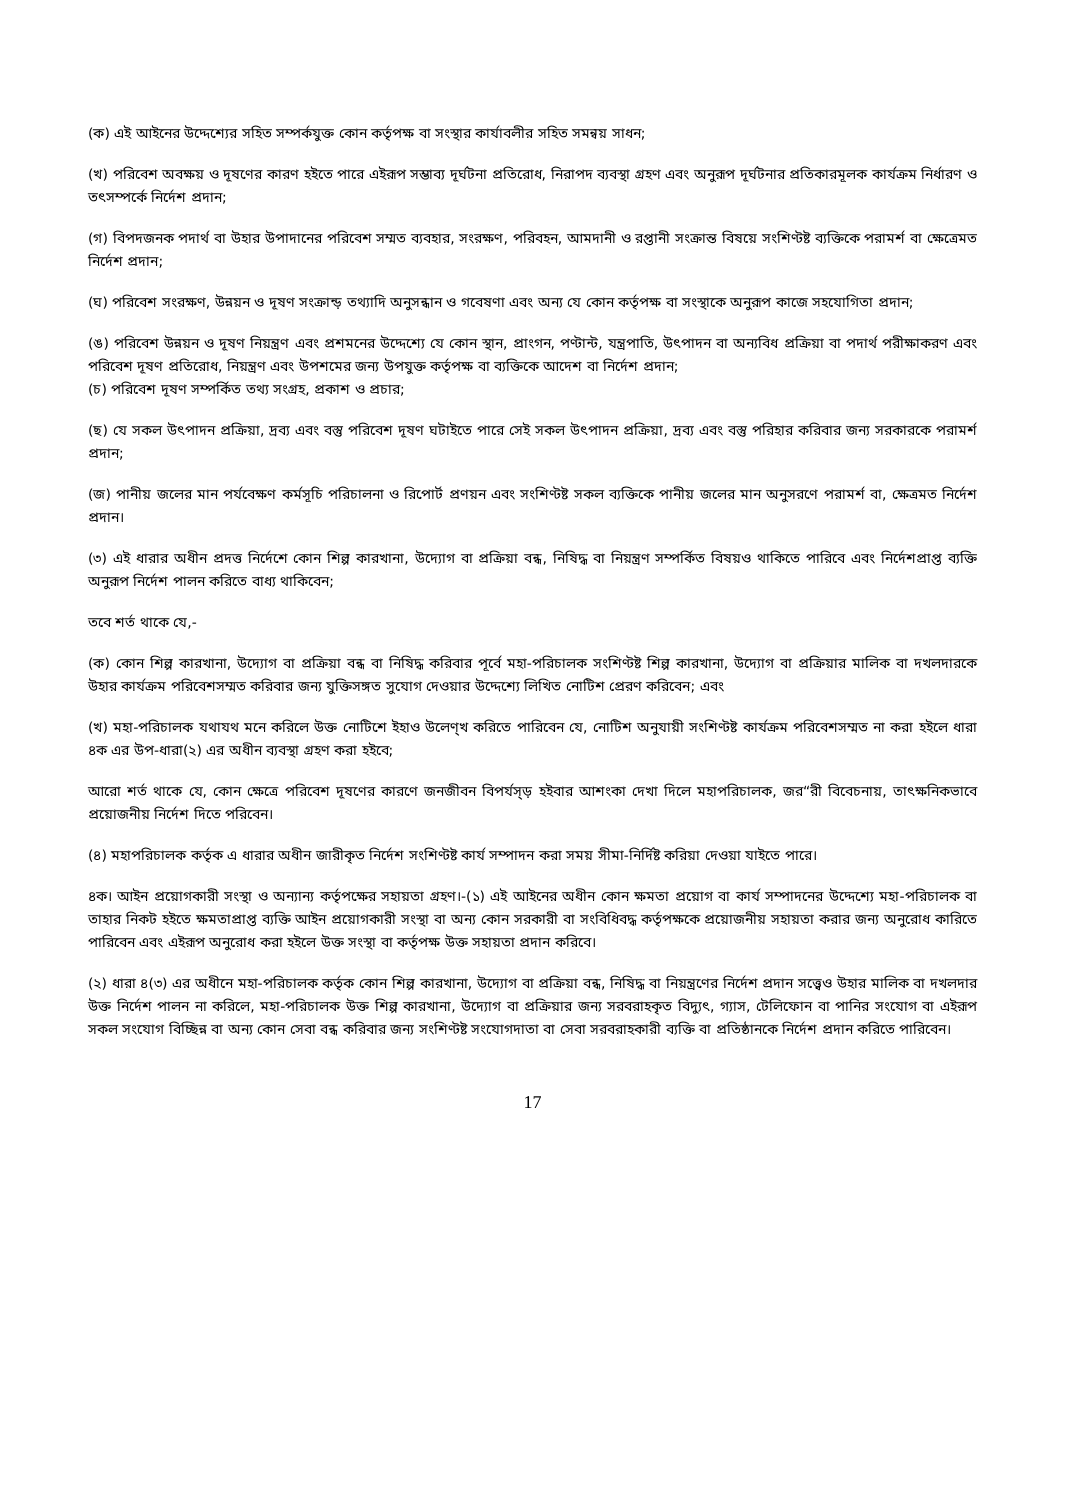(ক) এই আইনের উদ্দেশ্যের সহিত সম্পর্কযুক্ত কোন কর্তৃপক্ষ বা সংস্থার কার্যাবলীর সহিত সমন্বয় সাধন;
(খ) পরিবেশ অবক্ষয় ও দূষণের কারণ হইতে পারে এইরূপ সম্ভাব্য দূর্ঘটনা প্রতিরোধ, নিরাপদ ব্যবস্থা গ্রহণ এবং অনুরূপ দূর্ঘটনার প্রতিকারমূলক কার্যক্রম নির্ধারণ ও তৎসম্পর্কে নির্দেশ প্রদান;
(গ) বিপদজনক পদার্থ বা উহার উপাদানের পরিবেশ সম্মত ব্যবহার, সংরক্ষণ, পরিবহন, আমদানী ও রপ্তানী সংক্রান্ত বিষয়ে সংশিণ্টষ্ট ব্যক্তিকে পরামর্শ বা ক্ষেত্রেমত নির্দেশ প্রদান;
(ঘ) পরিবেশ সংরক্ষণ, উন্নয়ন ও দূষণ সংক্রান্ড় তথ্যাদি অনুসন্ধান ও গবেষণা এবং অন্য যে কোন কর্তৃপক্ষ বা সংস্থাকে অনুরূপ কাজে সহযোগিতা প্রদান;
(ঙ) পরিবেশ উন্নয়ন ও দূষণ নিয়ন্ত্রণ এবং প্রশমনের উদ্দেশ্যে যে কোন স্থান, প্রাংগন, পণ্টান্ট, যন্ত্রপাতি, উৎপাদন বা অন্যবিধ প্রক্রিয়া বা পদার্থ পরীক্ষাকরণ এবং পরিবেশ দূষণ প্রতিরোধ, নিয়ন্ত্রণ এবং উপশমের জন্য উপযুক্ত কর্তৃপক্ষ বা ব্যক্তিকে আদেশ বা নির্দেশ প্রদান;
(চ) পরিবেশ দূষণ সম্পর্কিত তথ্য সংগ্রহ, প্রকাশ ও প্রচার;
(ছ) যে সকল উৎপাদন প্রক্রিয়া, দ্রব্য এবং বস্তু পরিবেশ দূষণ ঘটাইতে পারে সেই সকল উৎপাদন প্রক্রিয়া, দ্রব্য এবং বস্তু পরিহার করিবার জন্য সরকারকে পরামর্শ প্রদান;
(জ) পানীয় জলের মান পর্যবেক্ষণ কর্মসূচি পরিচালনা ও রিপোর্ট প্রণয়ন এবং সংশিণ্টষ্ট সকল ব্যক্তিকে পানীয় জলের মান অনুসরণে পরামর্শ বা, ক্ষেত্রমত নির্দেশ প্রদান।
(৩) এই ধারার অধীন প্রদত্ত নির্দেশে কোন শিল্প কারখানা, উদ্যোগ বা প্রক্রিয়া বন্ধ, নিষিদ্ধ বা নিয়ন্ত্রণ সম্পর্কিত বিষয়ও থাকিতে পারিবে এবং নির্দেশপ্রাপ্ত ব্যক্তি অনুরূপ নির্দেশ পালন করিতে বাধ্য থাকিবেন;
তবে শর্ত থাকে যে,-
(ক) কোন শিল্প কারখানা, উদ্যোগ বা প্রক্রিয়া বন্ধ বা নিষিদ্ধ করিবার পূর্বে মহা-পরিচালক সংশিণ্টষ্ট শিল্প কারখানা, উদ্যোগ বা প্রক্রিয়ার মালিক বা দখলদারকে উহার কার্যক্রম পরিবেশসম্মত করিবার জন্য যুক্তিসঙ্গত সুযোগ দেওয়ার উদ্দেশ্যে লিখিত নোটিশ প্রেরণ করিবেন; এবং
(খ) মহা-পরিচালক যথাযথ মনে করিলে উক্ত নোটিশে ইহাও উলেণ্খ করিতে পারিবেন যে, নোটিশ অনুযায়ী সংশিণ্টষ্ট কার্যক্রম পরিবেশসম্মত না করা হইলে ধারা ৪ক এর উপ-ধারা(২) এর অধীন ব্যবস্থা গ্রহণ করা হইবে;
আরো শর্ত থাকে যে, কোন ক্ষেত্রে পরিবেশ দূষণের কারণে জনজীবন বিপর্যস্ড় হইবার আশংকা দেখা দিলে মহাপরিচালক, জর“রী বিবেচনায়, তাৎক্ষনিকভাবে প্রয়োজনীয় নির্দেশ দিতে পরিবেন।
(৪) মহাপরিচালক কর্তৃক এ ধারার অধীন জারীকৃত নির্দেশ সংশিণ্টষ্ট কার্য সম্পাদন করা সময় সীমা-নির্দিষ্ট করিয়া দেওয়া যাইতে পারে।
৪ক। আইন প্রয়োগকারী সংস্থা ও অন্যান্য কর্তৃপক্ষের সহায়তা গ্রহণ।-(১) এই আইনের অধীন কোন ক্ষমতা প্রয়োগ বা কার্য সম্পাদনের উদ্দেশ্যে মহা-পরিচালক বা তাহার নিকট হইতে ক্ষমতাপ্রাপ্ত ব্যক্তি আইন প্রয়োগকারী সংস্থা বা অন্য কোন সরকারী বা সংবিধিবদ্ধ কর্তৃপক্ষকে প্রয়োজনীয় সহায়তা করার জন্য অনুরোধ কারিতে পারিবেন এবং এইরূপ অনুরোধ করা হইলে উক্ত সংস্থা বা কর্তৃপক্ষ উক্ত সহায়তা প্রদান করিবে।
(২) ধারা ৪(৩) এর অধীনে মহা-পরিচালক কর্তৃক কোন শিল্প কারখানা, উদ্যোগ বা প্রক্রিয়া বন্ধ, নিষিদ্ধ বা নিয়ন্ত্রণের নির্দেশ প্রদান সত্ত্বেও উহার মালিক বা দখলদার উক্ত নির্দেশ পালন না করিলে, মহা-পরিচালক উক্ত শিল্প কারখানা, উদ্যোগ বা প্রক্রিয়ার জন্য সরবরাহকৃত বিদ্যুৎ, গ্যাস, টেলিফোন বা পানির সংযোগ বা এইরূপ সকল সংযোগ বিচ্ছিন্ন বা অন্য কোন সেবা বন্ধ করিবার জন্য সংশিণ্টষ্ট সংযোগদাতা বা সেবা সরবরাহকারী ব্যক্তি বা প্রতিষ্ঠানকে নির্দেশ প্রদান করিতে পারিবেন।
17